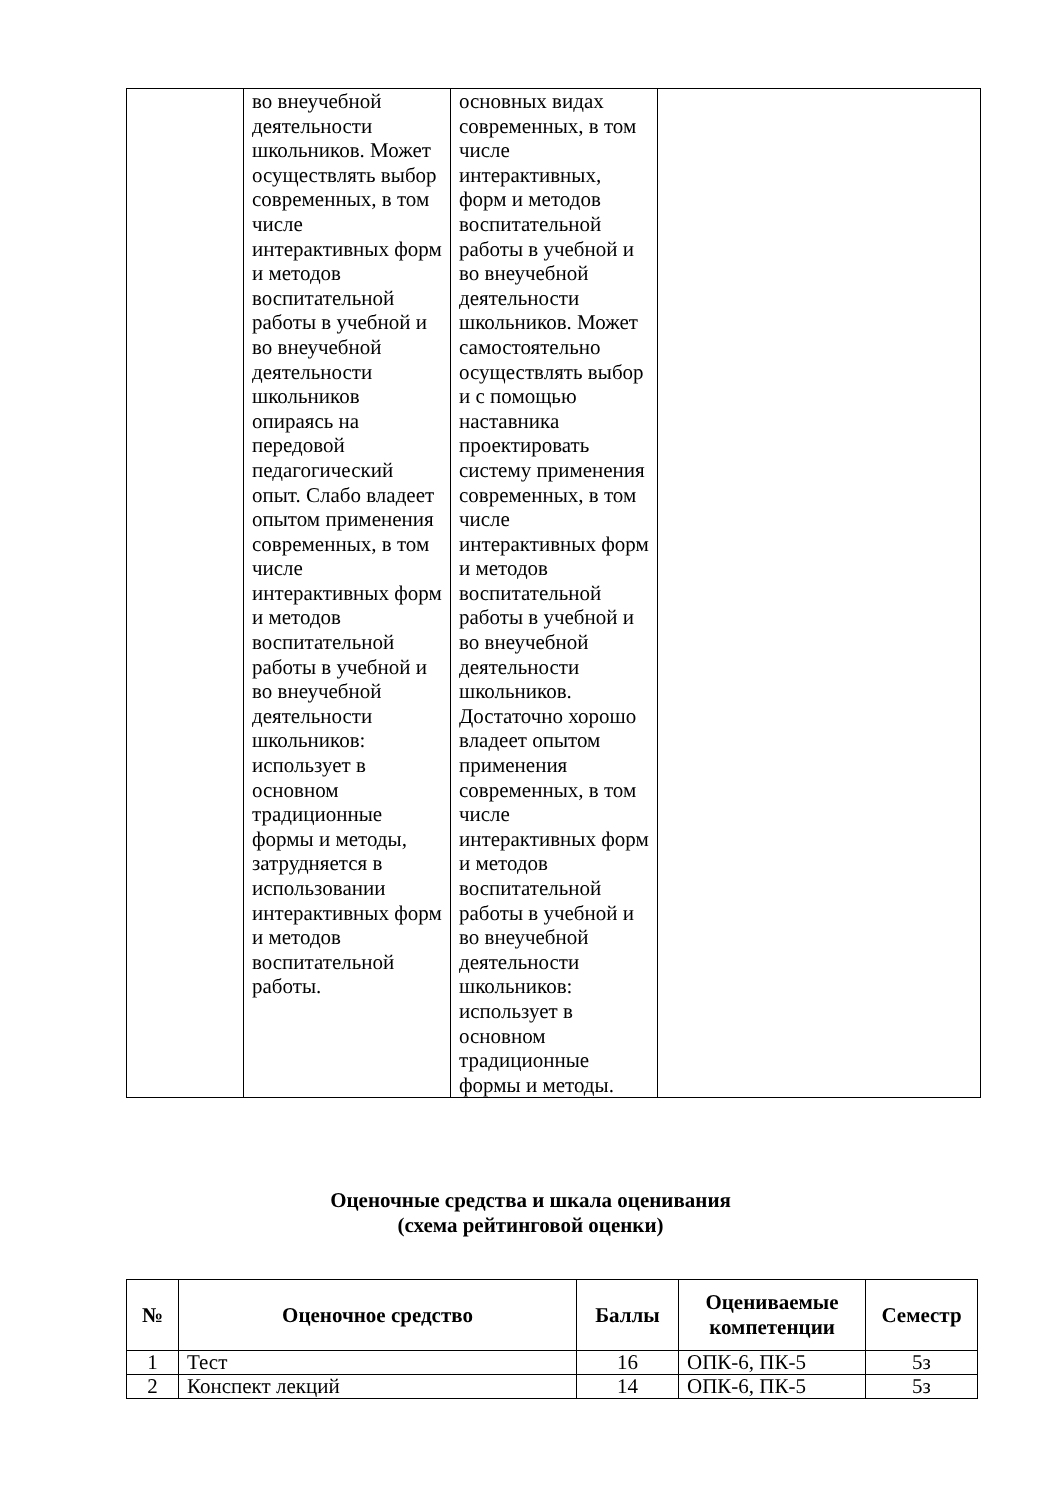| | во внеучебной деятельности школьников. Может осуществлять выбор современных, в том числе интерактивных форм и методов воспитательной работы в учебной и во внеучебной деятельности школьников опираясь на передовой педагогический опыт. Слабо владеет опытом применения современных, в том числе интерактивных форм и методов воспитательной работы в учебной и во внеучебной деятельности школьников: использует в основном традиционные формы и методы, затрудняется в использовании интерактивных форм и методов воспитательной работы. | основных видах современных, в том числе интерактивных, форм и методов воспитательной работы в учебной и во внеучебной деятельности школьников. Может самостоятельно осуществлять выбор и с помощью наставника проектировать систему применения современных, в том числе интерактивных форм и методов воспитательной работы в учебной и во внеучебной деятельности школьников. Достаточно хорошо владеет опытом применения современных, в том числе интерактивных форм и методов воспитательной работы в учебной и во внеучебной деятельности школьников: использует в основном традиционные формы и методы. | |
Оценочные средства и шкала оценивания
(схема рейтинговой оценки)
| № | Оценочное средство | Баллы | Оцениваемые компетенции | Семестр |
| --- | --- | --- | --- | --- |
| 1 | Тест | 16 | ОПК-6, ПК-5 | 5з |
| 2 | Конспект лекций | 14 | ОПК-6, ПК-5 | 5з |